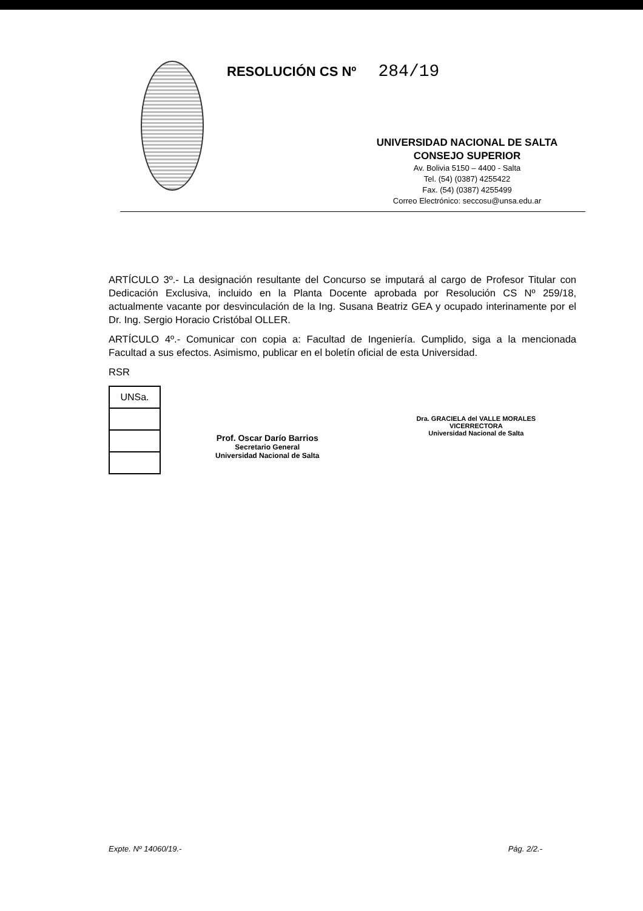RESOLUCIÓN CS Nº 284/19
UNIVERSIDAD NACIONAL DE SALTA
CONSEJO SUPERIOR
Av. Bolivia 5150 – 4400 - Salta
Tel. (54) (0387) 4255422
Fax. (54) (0387) 4255499
Correo Electrónico: seccosu@unsa.edu.ar
ARTÍCULO 3º.- La designación resultante del Concurso se imputará al cargo de Profesor Titular con Dedicación Exclusiva, incluido en la Planta Docente aprobada por Resolución CS Nº 259/18, actualmente vacante por desvinculación de la Ing. Susana Beatriz GEA y ocupado interinamente por el Dr. Ing. Sergio Horacio Cristóbal OLLER.
ARTÍCULO 4º.- Comunicar con copia a: Facultad de Ingeniería. Cumplido, siga a la mencionada Facultad a sus efectos. Asimismo, publicar en el boletín oficial de esta Universidad.
RSR
UNSa.
Prof. Oscar Darío Barrios
Secretario General
Universidad Nacional de Salta
Dra. GRACIELA del VALLE MORALES
VICERRECTORA
Universidad Nacional de Salta
Expte. Nº 14060/19.- Pág. 2/2.-